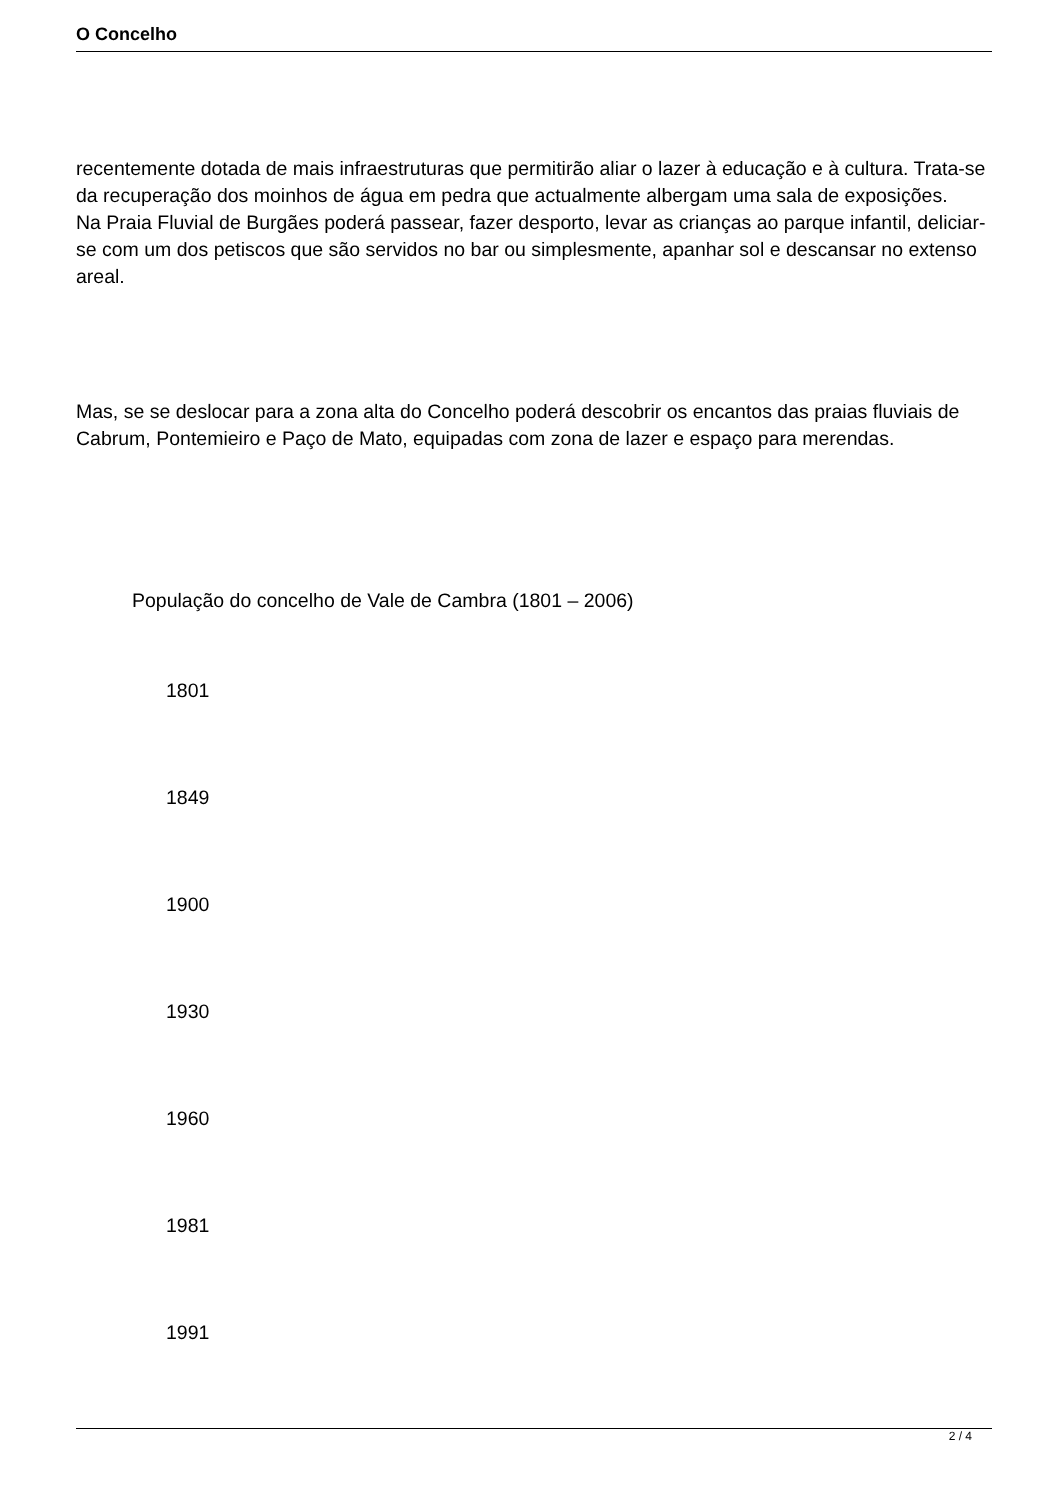O Concelho
recentemente dotada de mais infraestruturas que permitirão aliar o lazer à educação e à cultura. Trata-se da recuperação dos moinhos de água em pedra que actualmente albergam uma sala de exposições.
Na Praia Fluvial de Burgães poderá passear, fazer desporto, levar as crianças ao parque infantil, deliciar-se com um dos petiscos que são servidos no bar ou simplesmente, apanhar sol e descansar no extenso areal.
Mas, se se deslocar para a zona alta do Concelho poderá descobrir os encantos das praias fluviais de Cabrum, Pontemieiro e Paço de Mato, equipadas com zona de lazer e espaço para merendas.
População do concelho de Vale de Cambra (1801 – 2006)
1801
1849
1900
1930
1960
1981
1991
2 / 4